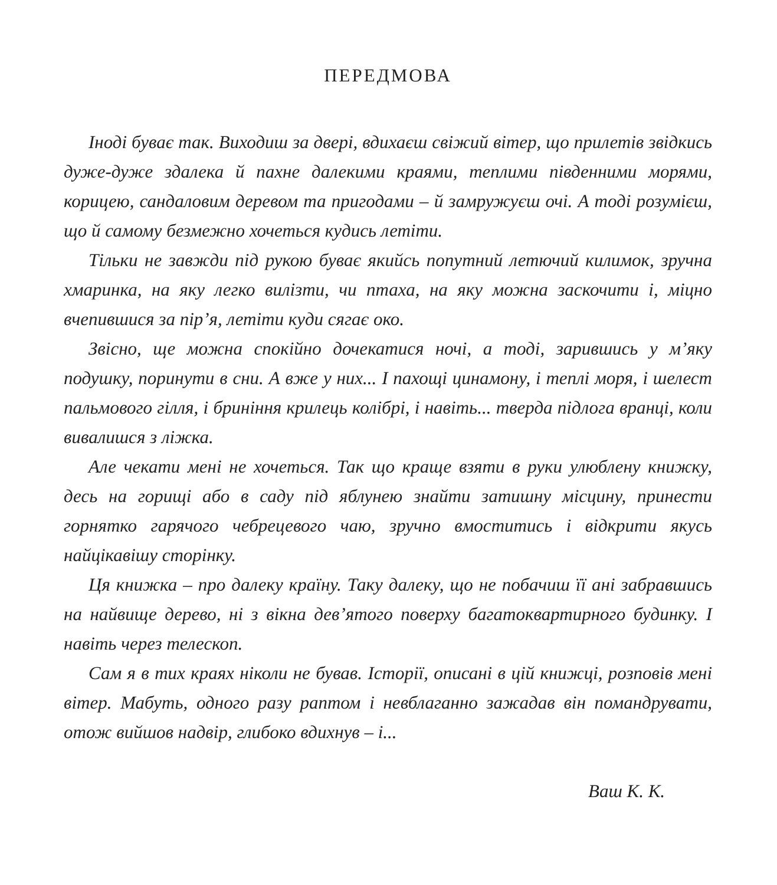ПЕРЕДМОВА
Іноді буває так. Виходиш за двері, вдихаєш свіжий вітер, що прилетів звідкись дуже-дуже здалека й пахне далекими краями, теплими південними морями, корицею, сандаловим деревом та пригодами – й замружуєш очі. А тоді розумієш, що й самому безмежно хочеться кудись летіти.
Тільки не завжди під рукою буває якийсь попутний летючий килимок, зручна хмаринка, на яку легко вилізти, чи птаха, на яку можна заскочити і, міцно вчепившися за пір’я, летіти куди сягає око.
Звісно, ще можна спокійно дочекатися ночі, а тоді, зарившись у м’яку подушку, поринути в сни. А вже у них... І пахощі цинамону, і теплі моря, і шелест пальмового гілля, і бриніння крилець колібрі, і навіть... тверда підлога вранці, коли вивалишся з ліжка.
Але чекати мені не хочеться. Так що краще взяти в руки улюблену книжку, десь на горищі або в саду під яблунею знайти затишну місцину, принести горнятко гарячого чебрецевого чаю, зручно вмоститись і відкрити якусь найцікавішу сторінку.
Ця книжка – про далеку країну. Таку далеку, що не побачиш її ані забравшись на найвище дерево, ні з вікна дев’ятого поверху багатоквартирного будинку. І навіть через телескоп.
Сам я в тих краях ніколи не бував. Історії, описані в цій книжці, розповів мені вітер. Мабуть, одного разу раптом і невблаганно зажадав він помандрувати, отож вийшов надвір, глибоко вдихнув – і...
Ваш К. К.